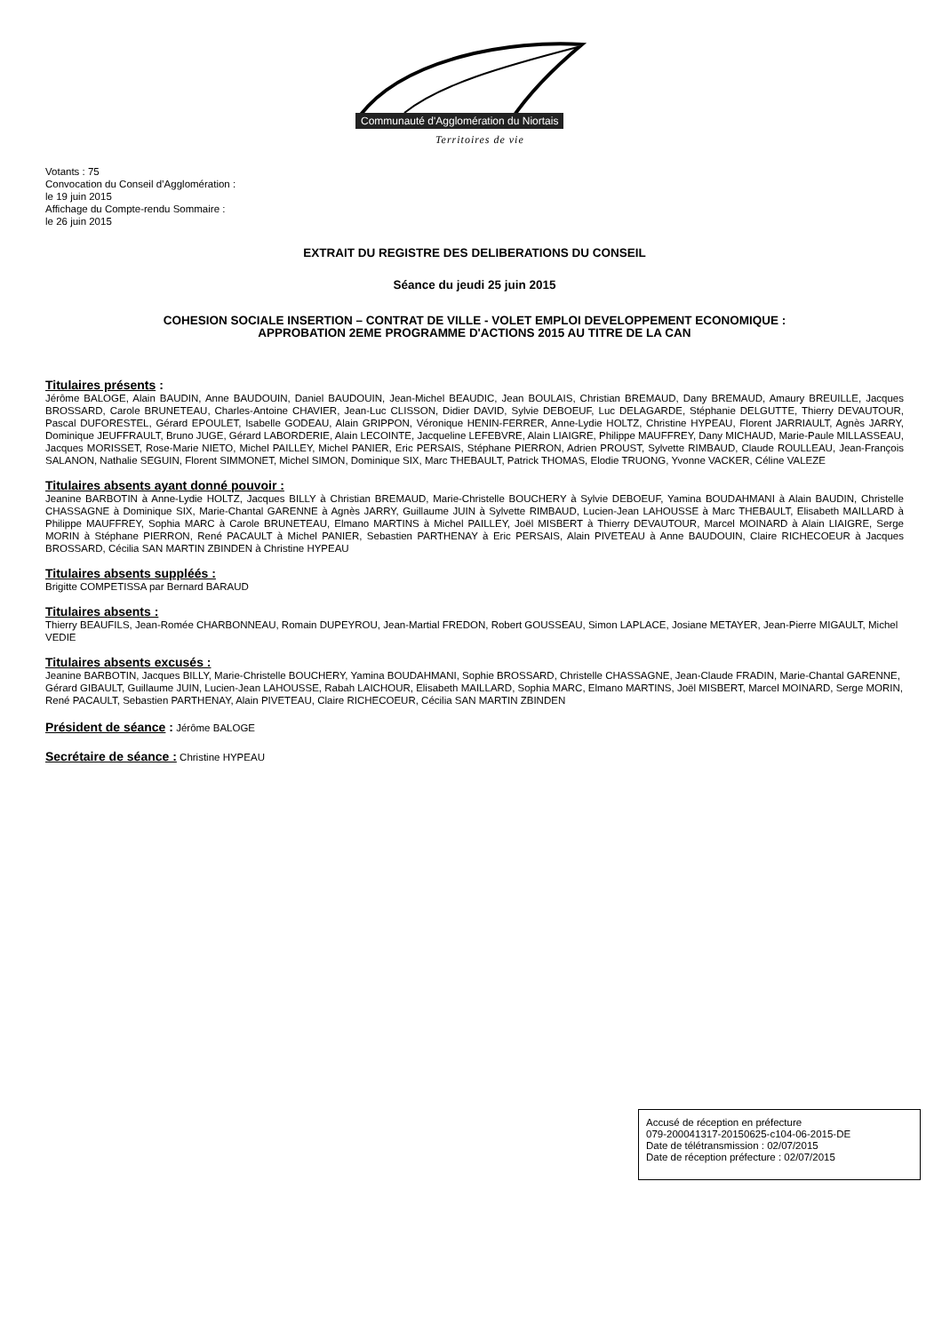Communauté d'Agglomération du Niortais
Territoires de vie
Votants : 75
Convocation du Conseil d’Agglomération :
le 19 juin 2015
Affichage du Compte-rendu Sommaire :
le 26 juin 2015
EXTRAIT DU REGISTRE DES DELIBERATIONS DU CONSEIL
Séance du jeudi 25 juin 2015
COHESION SOCIALE INSERTION – CONTRAT DE VILLE - VOLET EMPLOI DEVELOPPEMENT ECONOMIQUE :
APPROBATION 2EME PROGRAMME D'ACTIONS 2015 AU TITRE DE LA CAN
Titulaires présents :
Jérôme BALOGE, Alain BAUDIN, Anne BAUDOUIN, Daniel BAUDOUIN, Jean-Michel BEAUDIC, Jean BOULAIS, Christian BREMAUD, Dany BREMAUD, Amaury BREUILLE, Jacques BROSSARD, Carole BRUNETEAU, Charles-Antoine CHAVIER, Jean-Luc CLISSON, Didier DAVID, Sylvie DEBOEUF, Luc DELAGARDE, Stéphanie DELGUTTE, Thierry DEVAUTOUR, Pascal DUFORESTEL, Gérard EPOULET, Isabelle GODEAU, Alain GRIPPON, Véronique HENIN-FERRER, Anne-Lydie HOLTZ, Christine HYPEAU, Florent JARRIAULT, Agnès JARRY, Dominique JEUFFRAULT, Bruno JUGE, Gérard LABORDERIE, Alain LECOINTE, Jacqueline LEFEBVRE, Alain LIAIGRE, Philippe MAUFFREY, Dany MICHAUD, Marie-Paule MILLASSEAU, Jacques MORISSET, Rose-Marie NIETO, Michel PAILLEY, Michel PANIER, Eric PERSAIS, Stéphane PIERRON, Adrien PROUST, Sylvette RIMBAUD, Claude ROULLEAU, Jean-François SALANON, Nathalie SEGUIN, Florent SIMMONET, Michel SIMON, Dominique SIX, Marc THEBAULT, Patrick THOMAS, Elodie TRUONG, Yvonne VACKER, Céline VALEZE
Titulaires absents ayant donné pouvoir :
Jeanine BARBOTIN à Anne-Lydie HOLTZ, Jacques BILLY à Christian BREMAUD, Marie-Christelle BOUCHERY à Sylvie DEBOEUF, Yamina BOUDAHMANI à Alain BAUDIN, Christelle CHASSAGNE à Dominique SIX, Marie-Chantal GARENNE à Agnès JARRY, Guillaume JUIN à Sylvette RIMBAUD, Lucien-Jean LAHOUSSE à Marc THEBAULT, Elisabeth MAILLARD à Philippe MAUFFREY, Sophia MARC à Carole BRUNETEAU, Elmano MARTINS à Michel PAILLEY, Joël MISBERT à Thierry DEVAUTOUR, Marcel MOINARD à Alain LIAIGRE, Serge MORIN à Stéphane PIERRON, René PACAULT à Michel PANIER, Sebastien PARTHENAY à Eric PERSAIS, Alain PIVETEAU à Anne BAUDOUIN, Claire RICHECOEUR à Jacques BROSSARD, Cécilia SAN MARTIN ZBINDEN à Christine HYPEAU
Titulaires absents suppléés :
Brigitte COMPETISSA par Bernard BARAUD
Titulaires absents :
Thierry BEAUFILS, Jean-Romée CHARBONNEAU, Romain DUPEYROU, Jean-Martial FREDON, Robert GOUSSEAU, Simon LAPLACE, Josiane METAYER, Jean-Pierre MIGAULT, Michel VEDIE
Titulaires absents excusés :
Jeanine BARBOTIN, Jacques BILLY, Marie-Christelle BOUCHERY, Yamina BOUDAHMANI, Sophie BROSSARD, Christelle CHASSAGNE, Jean-Claude FRADIN, Marie-Chantal GARENNE, Gérard GIBAULT, Guillaume JUIN, Lucien-Jean LAHOUSSE, Rabah LAICHOUR, Elisabeth MAILLARD, Sophia MARC, Elmano MARTINS, Joël MISBERT, Marcel MOINARD, Serge MORIN, René PACAULT, Sebastien PARTHENAY, Alain PIVETEAU, Claire RICHECOEUR, Cécilia SAN MARTIN ZBINDEN
Président de séance : Jérôme BALOGE
Secrétaire de séance : Christine HYPEAU
Accusé de réception en préfecture
079-200041317-20150625-c104-06-2015-DE
Date de télétransmission : 02/07/2015
Date de réception préfecture : 02/07/2015